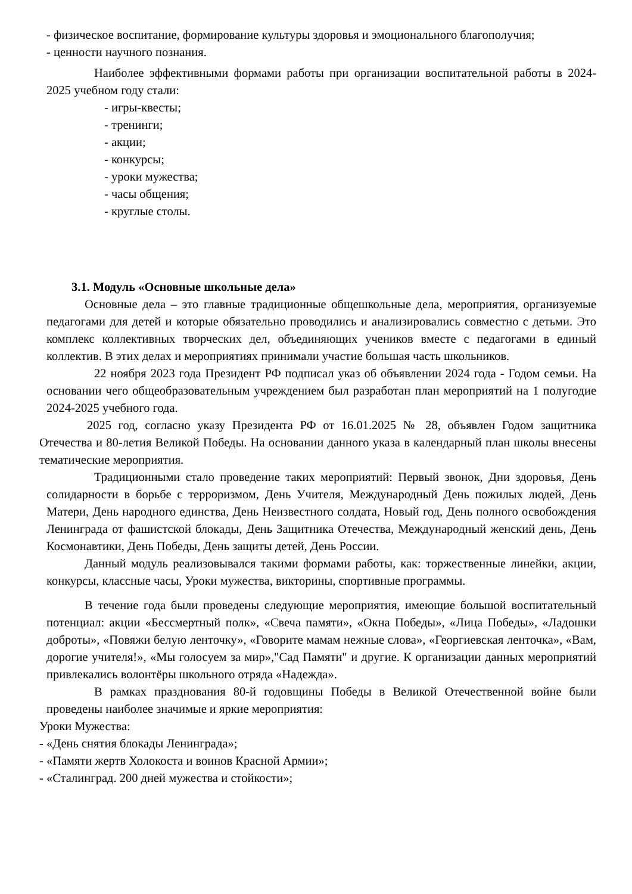- физическое воспитание, формирование культуры здоровья и эмоционального благополучия;
- ценности научного познания.
Наиболее эффективными формами работы при организации воспитательной работы в 2024-2025 учебном году стали:
- игры-квесты;
- тренинги;
- акции;
- конкурсы;
- уроки мужества;
- часы общения;
- круглые столы.
3.1. Модуль «Основные школьные дела»
Основные дела – это главные традиционные общешкольные дела, мероприятия, организуемые педагогами для детей и которые обязательно проводились и анализировались совместно с детьми. Это комплекс коллективных творческих дел, объединяющих учеников вместе с педагогами в единый коллектив. В этих делах и мероприятиях принимали участие большая часть школьников.
22 ноября 2023 года Президент РФ подписал указ об объявлении 2024 года - Годом семьи. На основании чего общеобразовательным учреждением был разработан план мероприятий на 1 полугодие 2024-2025 учебного года.
2025 год, согласно указу Президента РФ от 16.01.2025 № 28, объявлен Годом защитника Отечества и 80-летия Великой Победы. На основании данного указа в календарный план школы внесены тематические мероприятия.
Традиционными стало проведение таких мероприятий: Первый звонок, Дни здоровья, День солидарности в борьбе с терроризмом, День Учителя, Международный День пожилых людей, День Матери, День народного единства, День Неизвестного солдата, Новый год, День полного освобождения Ленинграда от фашистской блокады, День Защитника Отечества, Международный женский день, День Космонавтики, День Победы, День защиты детей, День России.
Данный модуль реализовывался такими формами работы, как: торжественные линейки, акции, конкурсы, классные часы, Уроки мужества, викторины, спортивные программы.
В течение года были проведены следующие мероприятия, имеющие большой воспитательный потенциал: акции «Бессмертный полк», «Свеча памяти», «Окна Победы», «Лица Победы», «Ладошки доброты», «Повяжи белую ленточку», «Говорите мамам нежные слова», «Георгиевская ленточка», «Вам, дорогие учителя!», «Мы голосуем за мир»,"Сад Памяти" и другие. К организации данных мероприятий привлекались волонтёры школьного отряда «Надежда».
В рамках празднования 80-й годовщины Победы в Великой Отечественной войне были проведены наиболее значимые и яркие мероприятия:
Уроки Мужества:
- «День снятия блокады Ленинграда»;
- «Памяти жертв Холокоста и воинов Красной Армии»;
- «Сталинград. 200 дней мужества и стойкости»;